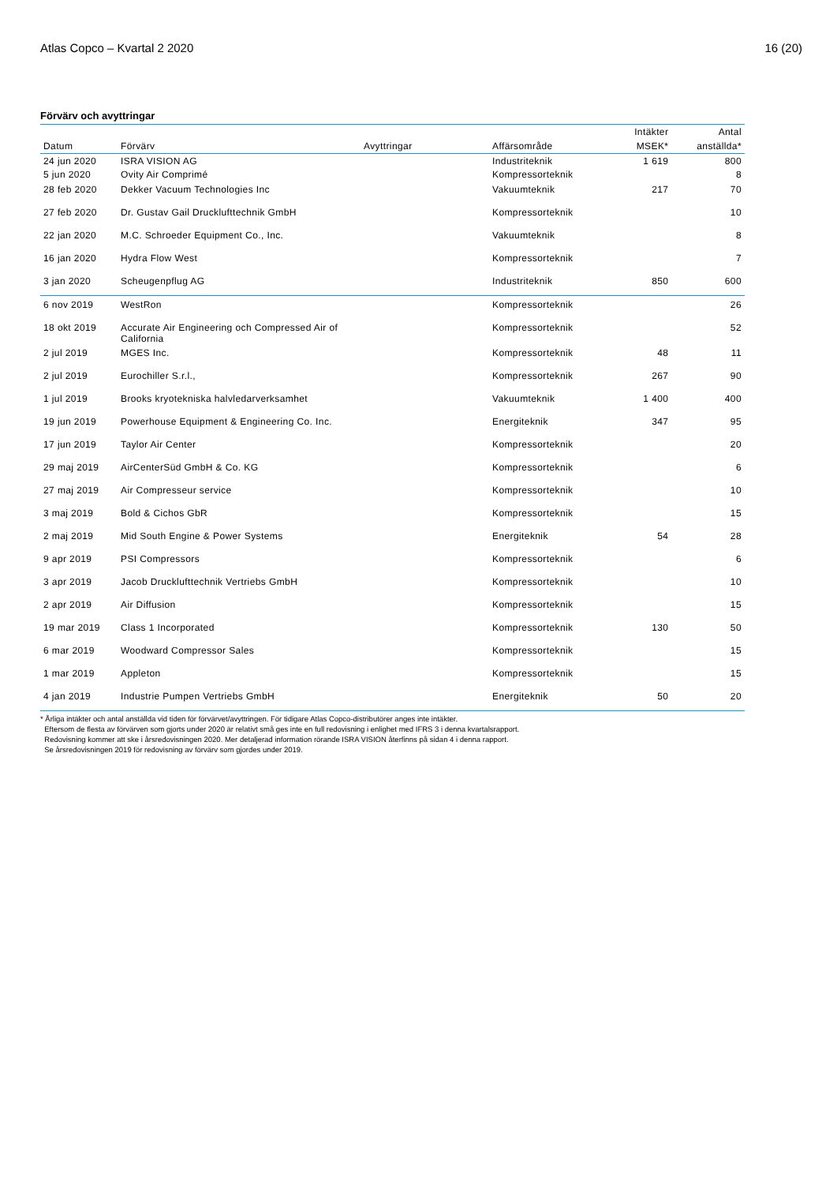Atlas Copco – Kvartal 2 2020 16 (20)
Förvärv och avyttringar
| | | | | Intäkter | Antal |
| --- | --- | --- | --- | --- | --- |
| Datum | Förvärv | Avyttringar | Affärsområde | MSEK* | anställda* |
| 24 jun 2020 | ISRA VISION AG | | Industriteknik | 1 619 | 800 |
| 5 jun 2020 | Ovity Air Comprimé | | Kompressorteknik | | 8 |
| 28 feb 2020 | Dekker Vacuum Technologies Inc | | Vakuumteknik | 217 | 70 |
| 27 feb 2020 | Dr. Gustav Gail Drucklufttechnik GmbH | | Kompressorteknik | | 10 |
| 22 jan 2020 | M.C. Schroeder Equipment Co., Inc. | | Vakuumteknik | | 8 |
| 16 jan 2020 | Hydra Flow West | | Kompressorteknik | | 7 |
| 3 jan 2020 | Scheugenpflug AG | | Industriteknik | 850 | 600 |
| 6 nov 2019 | WestRon | | Kompressorteknik | | 26 |
| 18 okt 2019 | Accurate Air Engineering och Compressed Air of California | | Kompressorteknik | | 52 |
| 2 jul 2019 | MGES Inc. | | Kompressorteknik | 48 | 11 |
| 2 jul 2019 | Eurochiller S.r.l., | | Kompressorteknik | 267 | 90 |
| 1 jul 2019 | Brooks kryotekniska halvledarverksamhet | | Vakuumteknik | 1 400 | 400 |
| 19 jun 2019 | Powerhouse Equipment & Engineering Co. Inc. | | Energiteknik | 347 | 95 |
| 17 jun 2019 | Taylor Air Center | | Kompressorteknik | | 20 |
| 29 maj 2019 | AirCenterSüd GmbH & Co. KG | | Kompressorteknik | | 6 |
| 27 maj 2019 | Air Compresseur service | | Kompressorteknik | | 10 |
| 3 maj 2019 | Bold & Cichos GbR | | Kompressorteknik | | 15 |
| 2 maj 2019 | Mid South Engine & Power Systems | | Energiteknik | 54 | 28 |
| 9 apr 2019 | PSI Compressors | | Kompressorteknik | | 6 |
| 3 apr 2019 | Jacob Drucklufttechnik Vertriebs GmbH | | Kompressorteknik | | 10 |
| 2 apr 2019 | Air Diffusion | | Kompressorteknik | | 15 |
| 19 mar 2019 | Class 1 Incorporated | | Kompressorteknik | 130 | 50 |
| 6 mar 2019 | Woodward Compressor Sales | | Kompressorteknik | | 15 |
| 1 mar 2019 | Appleton | | Kompressorteknik | | 15 |
| 4 jan 2019 | Industrie Pumpen Vertriebs GmbH | | Energiteknik | 50 | 20 |
* Årliga intäkter och antal anställda vid tiden för förvärvet/avyttringen. För tidigare Atlas Copco-distributörer anges inte intäkter.
Eftersom de flesta av förvärven som gjorts under 2020 är relativt små ges inte en full redovisning i enlighet med IFRS 3 i denna kvartalsrapport.
Redovisning kommer att ske i årsredovisningen 2020. Mer detaljerad information rörande ISRA VISION återfinns på sidan 4 i denna rapport.
Se årsredovisningen 2019 för redovisning av förvärv som gjordes under 2019.